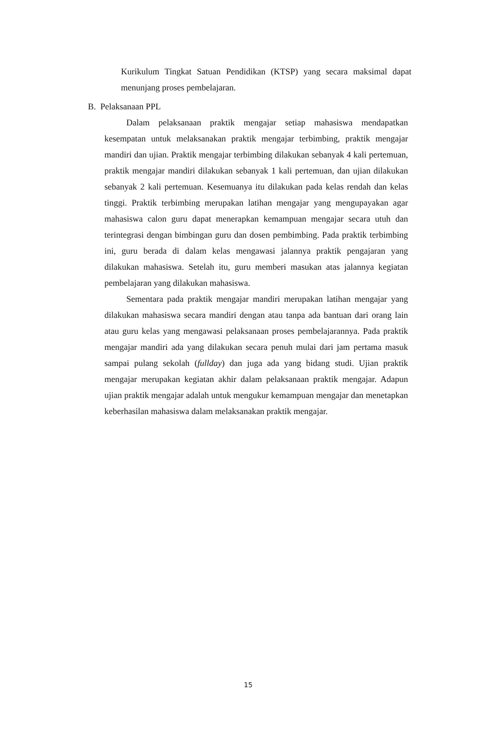Kurikulum Tingkat Satuan Pendidikan (KTSP) yang secara maksimal dapat menunjang proses pembelajaran.
B. Pelaksanaan PPL
Dalam pelaksanaan praktik mengajar setiap mahasiswa mendapatkan kesempatan untuk melaksanakan praktik mengajar terbimbing, praktik mengajar mandiri dan ujian. Praktik mengajar terbimbing dilakukan sebanyak 4 kali pertemuan, praktik mengajar mandiri dilakukan sebanyak 1 kali pertemuan, dan ujian dilakukan sebanyak 2 kali pertemuan. Kesemuanya itu dilakukan pada kelas rendah dan kelas tinggi. Praktik terbimbing merupakan latihan mengajar yang mengupayakan agar mahasiswa calon guru dapat menerapkan kemampuan mengajar secara utuh dan terintegrasi dengan bimbingan guru dan dosen pembimbing. Pada praktik terbimbing ini, guru berada di dalam kelas mengawasi jalannya praktik pengajaran yang dilakukan mahasiswa. Setelah itu, guru memberi masukan atas jalannya kegiatan pembelajaran yang dilakukan mahasiswa.
Sementara pada praktik mengajar mandiri merupakan latihan mengajar yang dilakukan mahasiswa secara mandiri dengan atau tanpa ada bantuan dari orang lain atau guru kelas yang mengawasi pelaksanaan proses pembelajarannya. Pada praktik mengajar mandiri ada yang dilakukan secara penuh mulai dari jam pertama masuk sampai pulang sekolah (fullday) dan juga ada yang bidang studi. Ujian praktik mengajar merupakan kegiatan akhir dalam pelaksanaan praktik mengajar. Adapun ujian praktik mengajar adalah untuk mengukur kemampuan mengajar dan menetapkan keberhasilan mahasiswa dalam melaksanakan praktik mengajar.
15